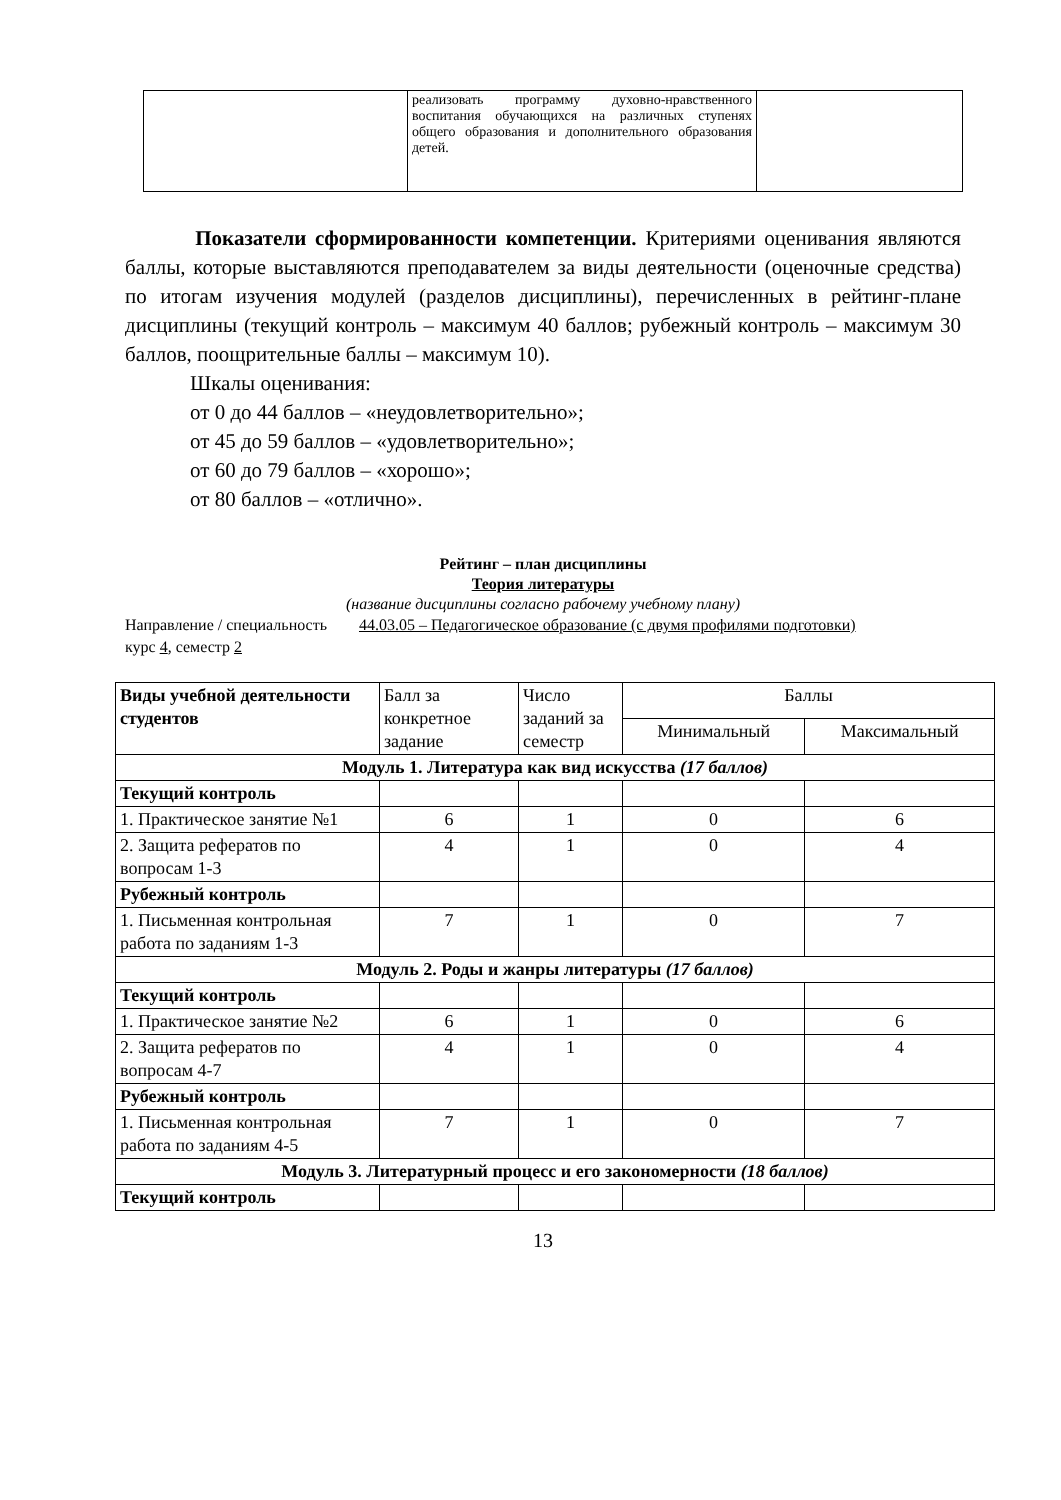| | реализовать программу духовно-нравственного воспитания обучающихся на различных ступенях общего образования и дополнительного образования детей. | |
Показатели сформированности компетенции. Критериями оценивания являются баллы, которые выставляются преподавателем за виды деятельности (оценочные средства) по итогам изучения модулей (разделов дисциплины), перечисленных в рейтинг-плане дисциплины (текущий контроль – максимум 40 баллов; рубежный контроль – максимум 30 баллов, поощрительные баллы – максимум 10).
Шкалы оценивания:
от 0 до 44 баллов – «неудовлетворительно»;
от 45 до 59 баллов – «удовлетворительно»;
от 60 до 79 баллов – «хорошо»;
от 80 баллов – «отлично».
Рейтинг – план дисциплины
Теория литературы
(название дисциплины согласно рабочему учебному плану)
Направление / специальность 44.03.05 – Педагогическое образование (с двумя профилями подготовки)
курс 4, семестр 2
| Виды учебной деятельности студентов | Балл за конкретное задание | Число заданий за семестр | Баллы | |
| | | | Минимальный | Максимальный |
| Модуль 1. Литература как вид искусства (17 баллов) | | | | |
| Текущий контроль | | | | |
| 1. Практическое занятие №1 | 6 | 1 | 0 | 6 |
| 2. Защита рефератов по вопросам 1-3 | 4 | 1 | 0 | 4 |
| Рубежный контроль | | | | |
| 1. Письменная контрольная работа по заданиям 1-3 | 7 | 1 | 0 | 7 |
| Модуль 2. Роды и жанры литературы (17 баллов) | | | | |
| Текущий контроль | | | | |
| 1. Практическое занятие №2 | 6 | 1 | 0 | 6 |
| 2. Защита рефератов по вопросам 4-7 | 4 | 1 | 0 | 4 |
| Рубежный контроль | | | | |
| 1. Письменная контрольная работа по заданиям 4-5 | 7 | 1 | 0 | 7 |
| Модуль 3. Литературный процесс и его закономерности (18 баллов) | | | | |
| Текущий контроль | | | | |
13